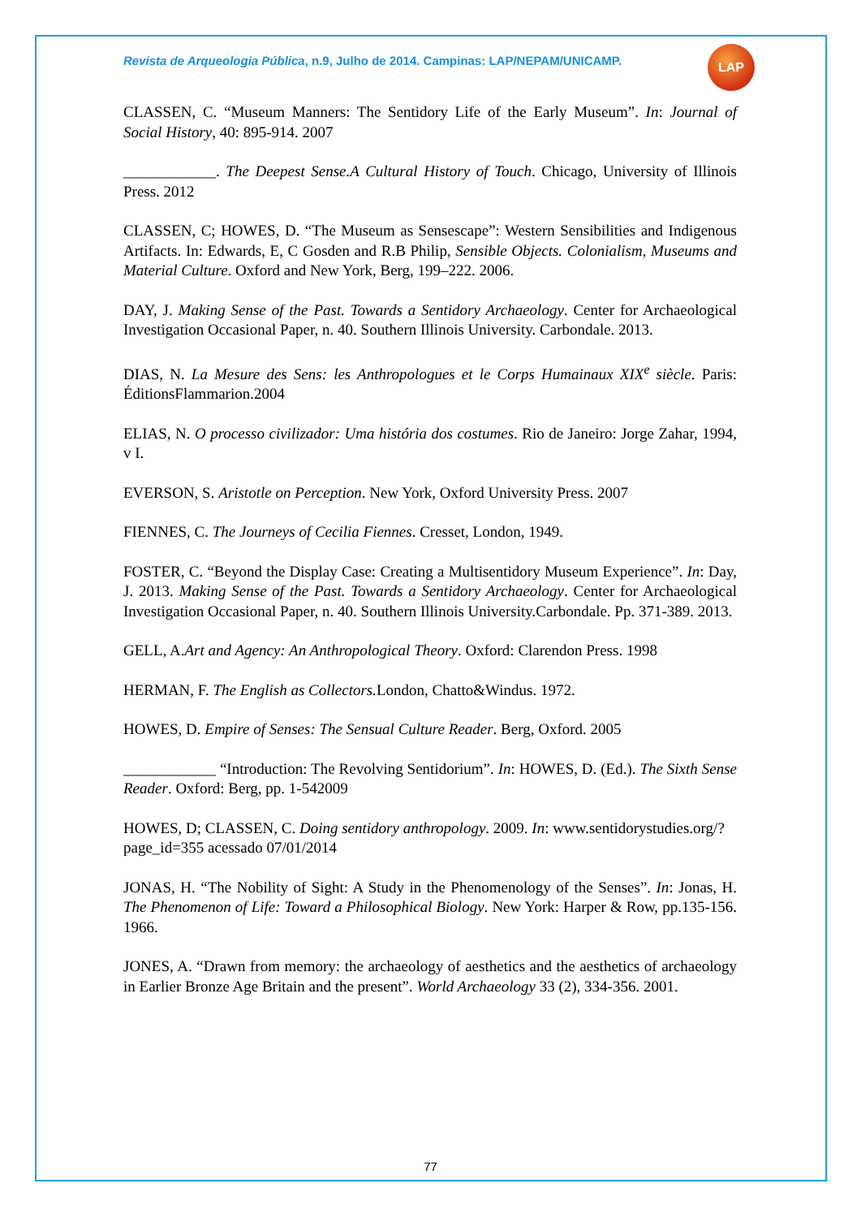Revista de Arqueologia Pública, n.9, Julho de 2014. Campinas: LAP/NEPAM/UNICAMP.
LAP
CLASSEN, C. “Museum Manners: The Sentidory Life of the Early Museum”. In: Journal of Social History, 40: 895-914. 2007
____________. The Deepest Sense.A Cultural History of Touch. Chicago, University of Illinois Press. 2012
CLASSEN, C; HOWES, D. “The Museum as Sensescape”: Western Sensibilities and Indigenous Artifacts. In: Edwards, E, C Gosden and R.B Philip, Sensible Objects. Colonialism, Museums and Material Culture. Oxford and New York, Berg, 199–222. 2006.
DAY, J. Making Sense of the Past. Towards a Sentidory Archaeology. Center for Archaeological Investigation Occasional Paper, n. 40. Southern Illinois University. Carbondale. 2013.
DIAS, N. La Mesure des Sens: les Anthropologues et le Corps Humainaux XIX<sup>e</sup> siècle. Paris: ÉditionsFlammarion.2004
ELIAS, N. O processo civilizador: Uma história dos costumes. Rio de Janeiro: Jorge Zahar, 1994, v I.
EVERSON, S. Aristotle on Perception. New York, Oxford University Press. 2007
FIENNES, C. The Journeys of Cecilia Fiennes. Cresset, London, 1949.
FOSTER, C. “Beyond the Display Case: Creating a Multisentidory Museum Experience”. In: Day, J. 2013. Making Sense of the Past. Towards a Sentidory Archaeology. Center for Archaeological Investigation Occasional Paper, n. 40. Southern Illinois University.Carbondale. Pp. 371-389. 2013.
GELL, A.Art and Agency: An Anthropological Theory. Oxford: Clarendon Press. 1998
HERMAN, F. The English as Collectors. London, Chatto&Windus. 1972.
HOWES, D. Empire of Senses: The Sensual Culture Reader. Berg, Oxford. 2005
____________ “Introduction: The Revolving Sentidorium”. In: HOWES, D. (Ed.). The Sixth Sense Reader. Oxford: Berg, pp. 1-542009
HOWES, D; CLASSEN, C. Doing sentidory anthropology. 2009. In: www.sentidorystudies.org/?page_id=355 acessado 07/01/2014
JONAS, H. “The Nobility of Sight: A Study in the Phenomenology of the Senses”. In: Jonas, H. The Phenomenon of Life: Toward a Philosophical Biology. New York: Harper & Row, pp.135-156. 1966.
JONES, A. “Drawn from memory: the archaeology of aesthetics and the aesthetics of archaeology in Earlier Bronze Age Britain and the present”. World Archaeology 33 (2), 334-356. 2001.
77